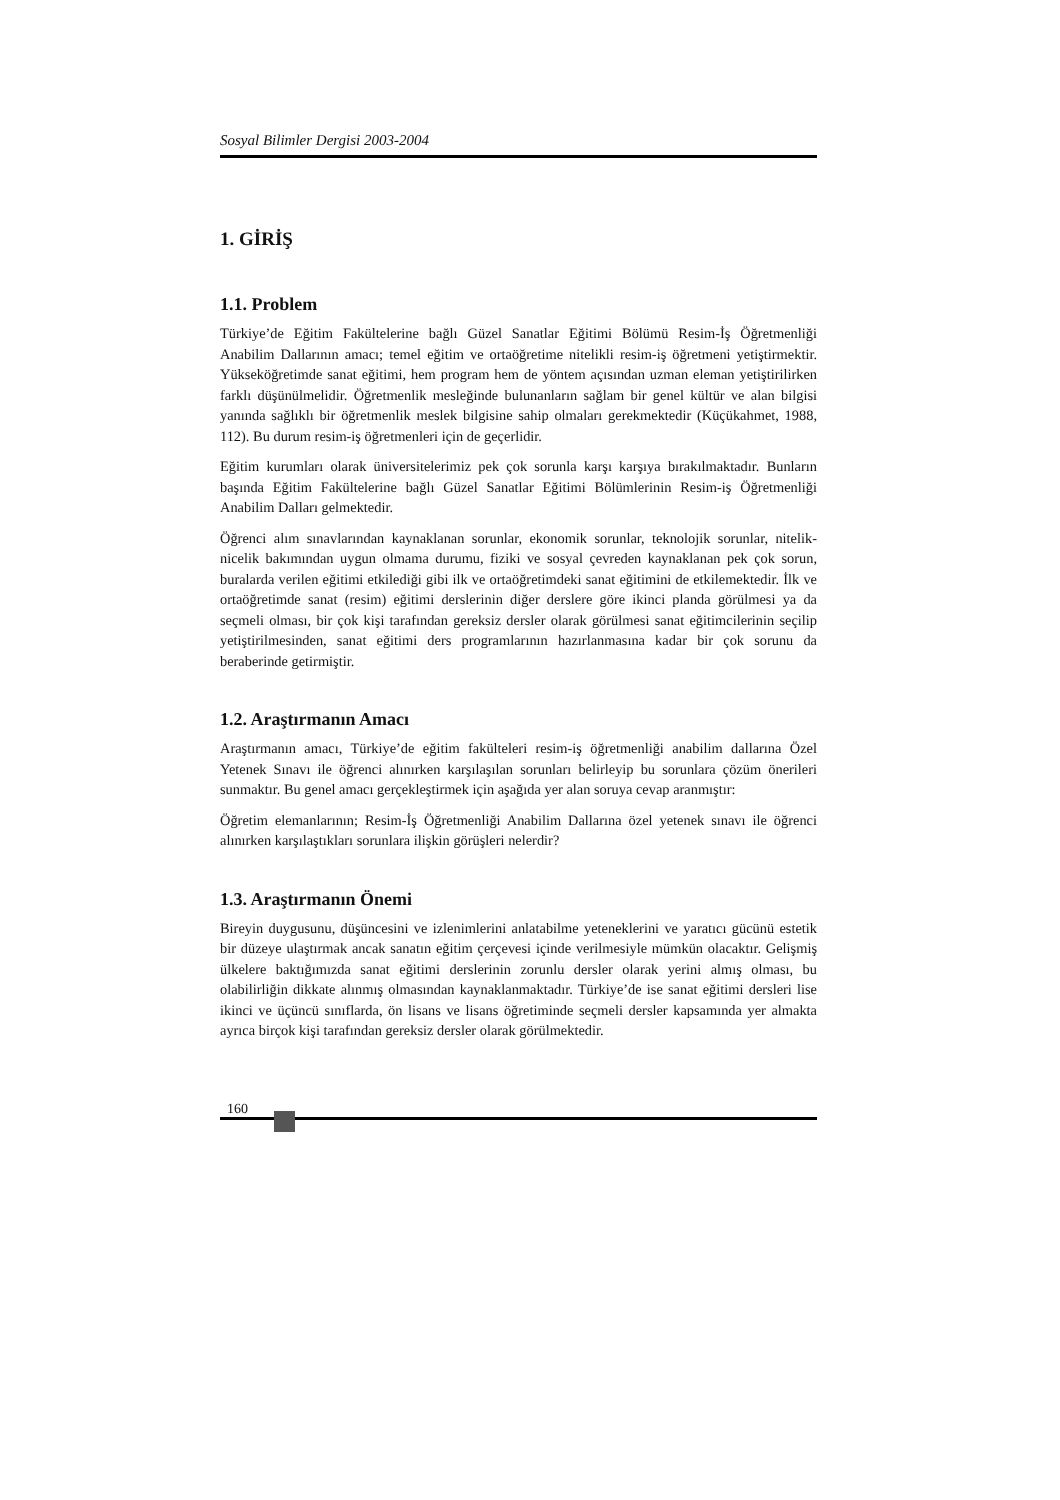Sosyal Bilimler Dergisi 2003-2004
1. GİRİŞ
1.1. Problem
Türkiye’de Eğitim Fakültelerine bağlı Güzel Sanatlar Eğitimi Bölümü Resim-İş Öğretmenliği Anabilim Dallarının amacı; temel eğitim ve ortaöğretime nitelikli resim-iş öğretmeni yetiştirmektir. Yükseköğretimde sanat eğitimi, hem program hem de yöntem açısından uzman eleman yetiştirilirken farklı düşünülmelidir. Öğretmenlik mesleğinde bulunanların sağlam bir genel kültür ve alan bilgisi yanında sağlıklı bir öğretmenlik meslek bilgisine sahip olmaları gerekmektedir (Küçükahmet, 1988, 112). Bu durum resim-iş öğretmenleri için de geçerlidir.
Eğitim kurumları olarak üniversitelerimiz pek çok sorunla karşı karşıya bırakılmaktadır. Bunların başında Eğitim Fakültelerine bağlı Güzel Sanatlar Eğitimi Bölümlerinin Resim-iş Öğretmenliği Anabilim Dalları gelmektedir.
Öğrenci alım sınavlarından kaynaklanan sorunlar, ekonomik sorunlar, teknolojik sorunlar, nitelik-nicelik bakımından uygun olmama durumu, fiziki ve sosyal çevreden kaynaklanan pek çok sorun, buralarda verilen eğitimi etkilediği gibi ilk ve ortaöğretimdeki sanat eğitimini de etkilemektedir. İlk ve ortaöğretimde sanat (resim) eğitimi derslerinin diğer derslere göre ikinci planda görülmesi ya da seçmeli olması, bir çok kişi tarafından gereksiz dersler olarak görülmesi sanat eğitimcilerinin seçilip yetiştirilmesinden, sanat eğitimi ders programlarının hazırlanmasına kadar bir çok sorunu da beraberinde getirmiştir.
1.2. Araştırmanın Amacı
Araştırmanın amacı, Türkiye’de eğitim fakülteleri resim-iş öğretmenliği anabilim dallarına Özel Yetenek Sınavı ile öğrenci alınırken karşılaşılan sorunları belirleyip bu sorunlara çözüm önerileri sunmaktır. Bu genel amacı gerçekleştirmek için aşağıda yer alan soruya cevap aranmıştır:
Öğretim elemanlarının; Resim-İş Öğretmenliği Anabilim Dallarına özel yetenek sınavı ile öğrenci alınırken karşılaştıkları sorunlara ilişkin görüşleri nelerdir?
1.3. Araştırmanın Önemi
Bireyin duygusunu, düşüncesini ve izlenimlerini anlatabilme yeteneklerini ve yaratıcı gücünü estetik bir düzeye ulaştırmak ancak sanatın eğitim çerçevesi içinde verilmesiyle mümkün olacaktır. Gelişmiş ülkelere baktığımızda sanat eğitimi derslerinin zorunlu dersler olarak yerini almış olması, bu olabilirliğin dikkate alınmış olmasından kaynaklanmaktadır. Türkiye’de ise sanat eğitimi dersleri lise ikinci ve üçüncü sınıflarda, ön lisans ve lisans öğretiminde seçmeli dersler kapsamında yer almakta ayrıca birçok kişi tarafından gereksiz dersler olarak görülmektedir.
160